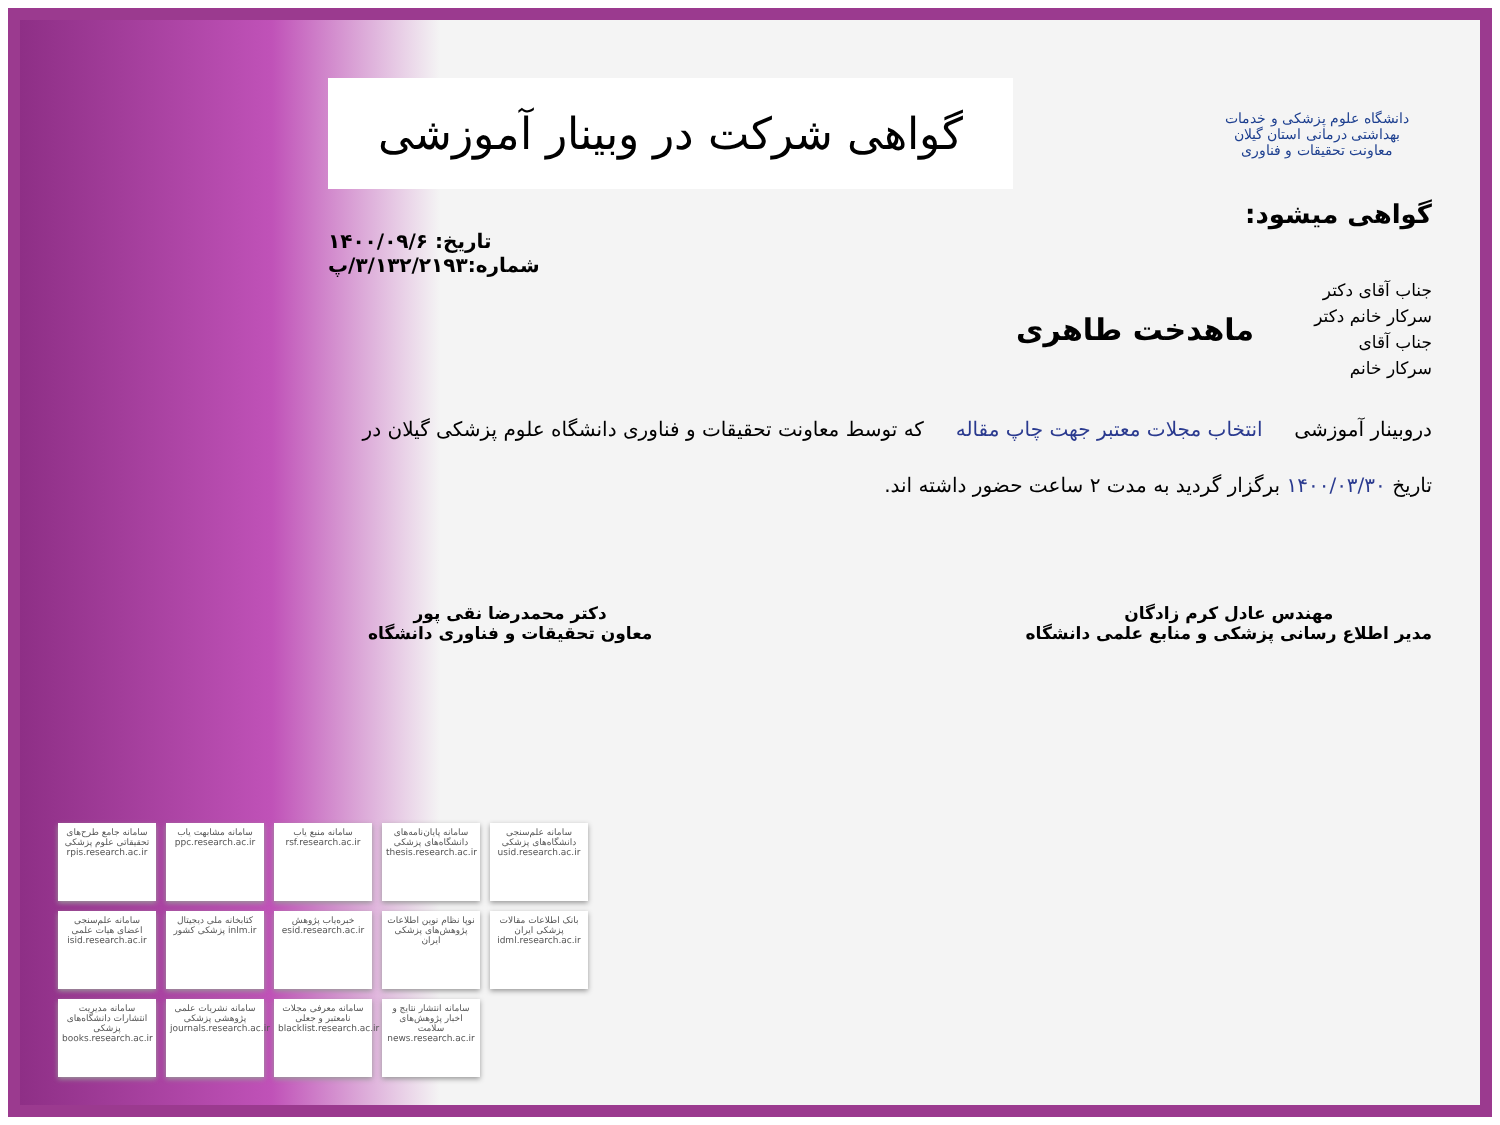دانشگاه علوم پزشکی و خدمات بهداشتی درمانی استان گیلان
معاونت تحقیقات و فناوری
گواهی شرکت در وبینار آموزشی
گواهی میشود:
تاریخ: ۱۴۰۰/۰۹/۶
شماره:۳/۱۳۲/۲۱۹۳/پ
جناب آقای دکتر
سرکار خانم دکتر
جناب آقای
سرکار خانم
ماهدخت طاهری
دروبینار آموزشی انتخاب مجلات معتبر جهت چاپ مقاله که توسط معاونت تحقیقات و فناوری دانشگاه علوم پزشکی گیلان در تاریخ ۱۴۰۰/۰۳/۳۰ برگزار گردید به مدت ۲ ساعت حضور داشته اند.
مهندس عادل کرم زادگان
مدیر اطلاع رسانی پزشکی و منابع علمی دانشگاه
دکتر محمدرضا نقی پور
معاون تحقیقات و فناوری دانشگاه
سامانه جامع طرح‌های تحقیقاتی علوم پزشکی rpis.research.ac.ir
سامانه مشابهت یاب ppc.research.ac.ir
سامانه منبع یاب rsf.research.ac.ir
سامانه پایان‌نامه‌های دانشگاه‌های پزشکی thesis.research.ac.ir
سامانه علم‌سنجی دانشگاه‌های پزشکی usid.research.ac.ir
سامانه علم‌سنجی اعضای هیات علمی isid.research.ac.ir
کتابخانه ملی دیجیتال پزشکی کشور inlm.ir
خبره‌یاب پژوهش esid.research.ac.ir
نوپا نظام نوین اطلاعات پژوهش‌های پزشکی ایران
بانک اطلاعات مقالات پزشکی ایران idml.research.ac.ir
سامانه مدیریت انتشارات دانشگاه‌های پزشکی books.research.ac.ir
سامانه نشریات علمی پژوهشی پزشکی journals.research.ac.ir
سامانه معرفی مجلات نامعتبر و جعلی blacklist.research.ac.ir
سامانه انتشار نتایج و اخبار پژوهش‌های سلامت news.research.ac.ir